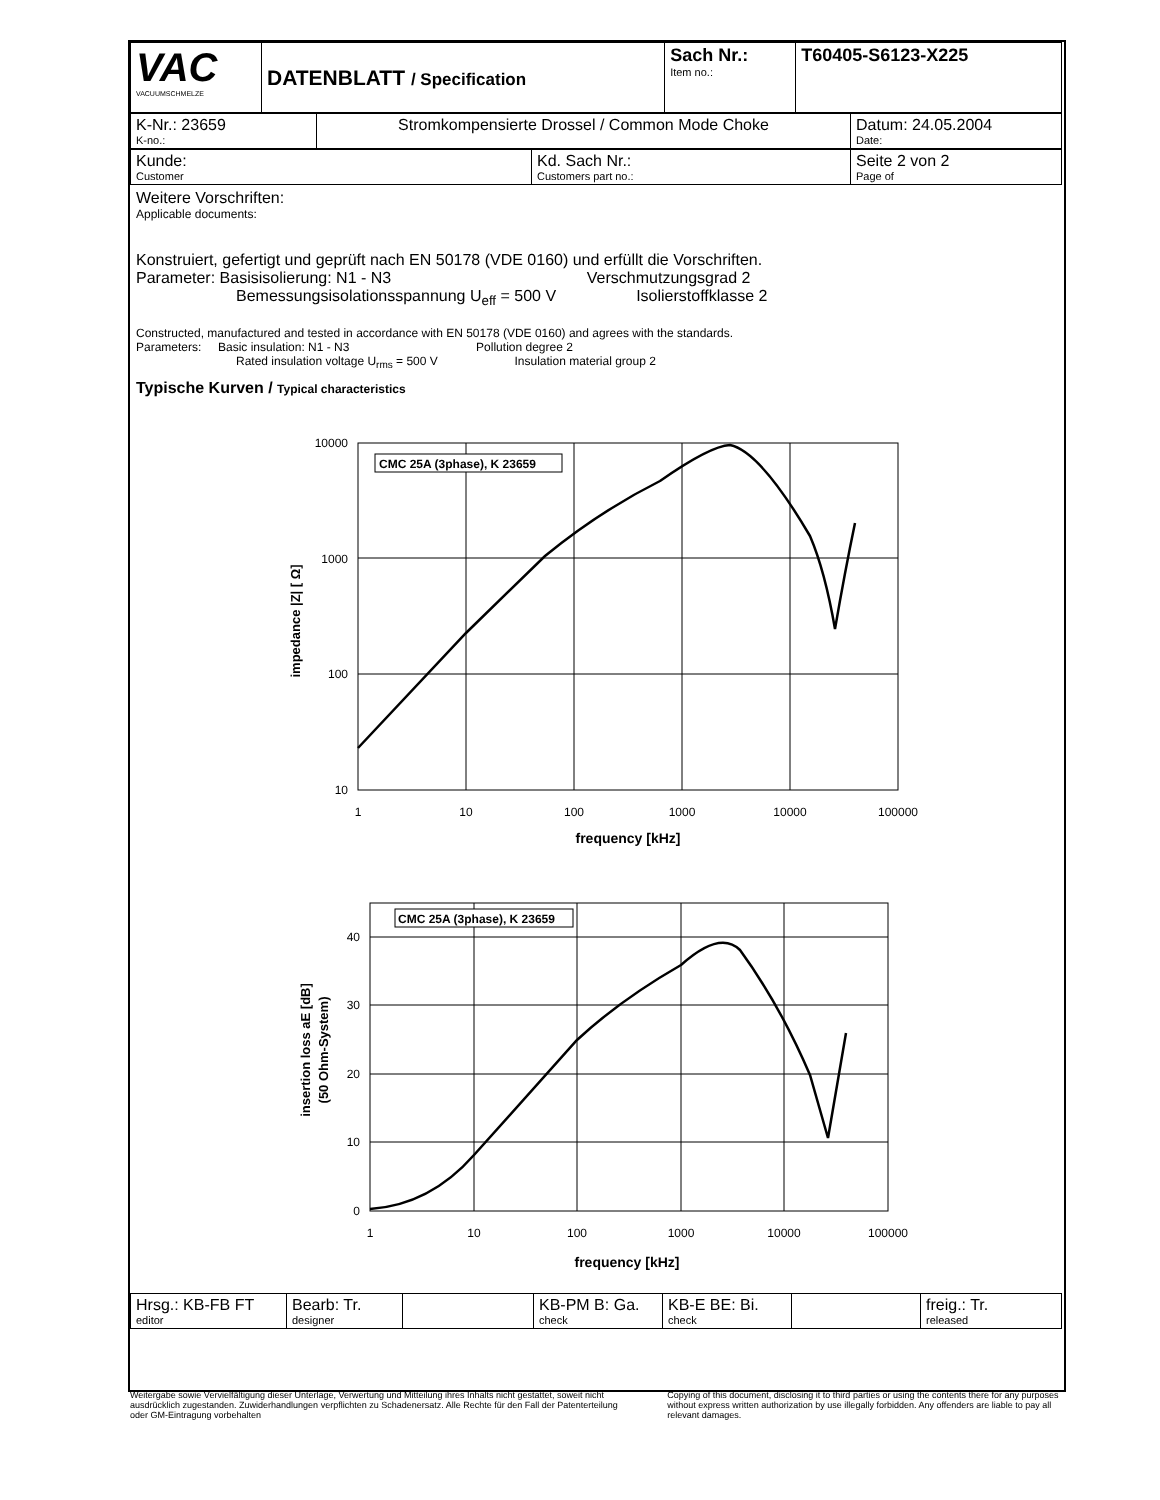| VAC VACUUMSCHMELZE | DATENBLATT / Specification | Sach Nr.: Item no.: | T60405-S6123-X225 |
| K-Nr.: 23659 K-no.: | Stromkompensierte Drossel / Common Mode Choke | Datum: 24.05.2004 Date: |
| Kunde: Customer | Kd. Sach Nr.: Customers part no.: | Seite 2 von 2 Page of |
Weitere Vorschriften:
Applicable documents:
Konstruiert, gefertigt und geprüft nach EN 50178 (VDE 0160) und erfüllt die Vorschriften.
Parameter: Basisisolierung: N1 - N3 Verschmutzungsgrad 2
Bemessungsisolationsspannung U<sub>eff</sub> = 500 V Isolierstoffklasse 2
Constructed, manufactured and tested in accordance with EN 50178 (VDE 0160) and agrees with the standards.
Parameters: Basic insulation: N1 - N3 Pollution degree 2
Rated insulation voltage U<sub>rms</sub> = 500 V Insulation material group 2
Typische Kurven / Typical characteristics
CMC 25A (3phase), K 23659
10000
1000
100
10
1
10
100
1000
10000
100000
frequency [kHz]
impedance |Z| [ Ω]
CMC 25A (3phase), K 23659
40
30
20
10
0
1
10
100
1000
10000
100000
frequency [kHz]
insertion loss aE [dB]
(50 Ohm-System)
| Hrsg.: KB-FB FT editor | Bearb: Tr. designer | | KB-PM B: Ga. check | KB-E BE: Bi. check | | freig.: Tr. released |
Weitergabe sowie Vervielfältigung dieser Unterlage, Verwertung und Mitteilung ihres Inhalts nicht gestattet, soweit nicht ausdrücklich zugestanden. Zuwiderhandlungen verpflichten zu Schadenersatz. Alle Rechte für den Fall der Patenterteilung oder GM-Eintragung vorbehalten
Copying of this document, disclosing it to third parties or using the contents there for any purposes without express written authorization by use illegally forbidden. Any offenders are liable to pay all relevant damages.